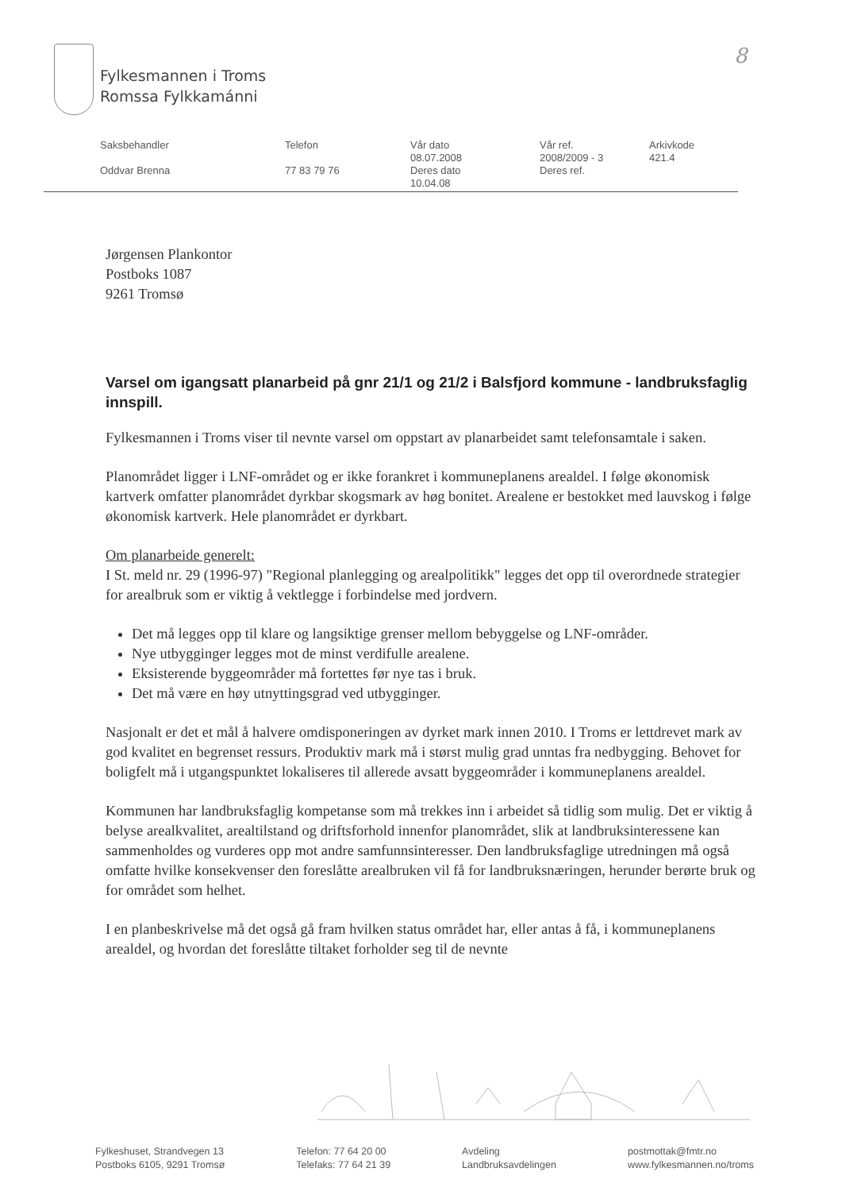Fylkesmannen i Troms
Romssa Fylkkamánni
8
| Saksbehandler | Telefon | Vår dato 08.07.2008 | Vår ref. 2008/2009 - 3 | Arkivkode 421.4 |
| Oddvar Brenna | 77 83 79 76 | Deres dato 10.04.08 | Deres ref. | |
Jørgensen Plankontor
Postboks 1087
9261 Tromsø
Varsel om igangsatt planarbeid på gnr 21/1 og 21/2 i Balsfjord kommune - landbruksfaglig innspill.
Fylkesmannen i Troms viser til nevnte varsel om oppstart av planarbeidet samt telefonsamtale i saken.
Planområdet ligger i LNF-området og er ikke forankret i kommuneplanens arealdel. I følge økonomisk kartverk omfatter planområdet dyrkbar skogsmark av høg bonitet. Arealene er bestokket med lauvskog i følge økonomisk kartverk. Hele planområdet er dyrkbart.
Om planarbeide generelt:
I St. meld nr. 29 (1996-97) "Regional planlegging og arealpolitikk" legges det opp til overordnede strategier for arealbruk som er viktig å vektlegge i forbindelse med jordvern.
Det må legges opp til klare og langsiktige grenser mellom bebyggelse og LNF-områder.
Nye utbygginger legges mot de minst verdifulle arealene.
Eksisterende byggeområder må fortettes før nye tas i bruk.
Det må være en høy utnyttingsgrad ved utbygginger.
Nasjonalt er det et mål å halvere omdisponeringen av dyrket mark innen 2010. I Troms er lettdrevet mark av god kvalitet en begrenset ressurs. Produktiv mark må i størst mulig grad unntas fra nedbygging. Behovet for boligfelt må i utgangspunktet lokaliseres til allerede avsatt byggeområder i kommuneplanens arealdel.
Kommunen har landbruksfaglig kompetanse som må trekkes inn i arbeidet så tidlig som mulig. Det er viktig å belyse arealkvalitet, arealtilstand og driftsforhold innenfor planområdet, slik at landbruksinteressene kan sammenholdes og vurderes opp mot andre samfunnsinteresser. Den landbruksfaglige utredningen må også omfatte hvilke konsekvenser den foreslåtte arealbruken vil få for landbruksnæringen, herunder berørte bruk og for området som helhet.
I en planbeskrivelse må det også gå fram hvilken status området har, eller antas å få, i kommuneplanens arealdel, og hvordan det foreslåtte tiltaket forholder seg til de nevnte
Fylkeshuset, Strandvegen 13
Postboks 6105, 9291 Tromsø
Telefon: 77 64 20 00
Telefaks: 77 64 21 39
Avdeling
Landbruksavdelingen
postmottak@fmtr.no
www.fylkesmannen.no/troms